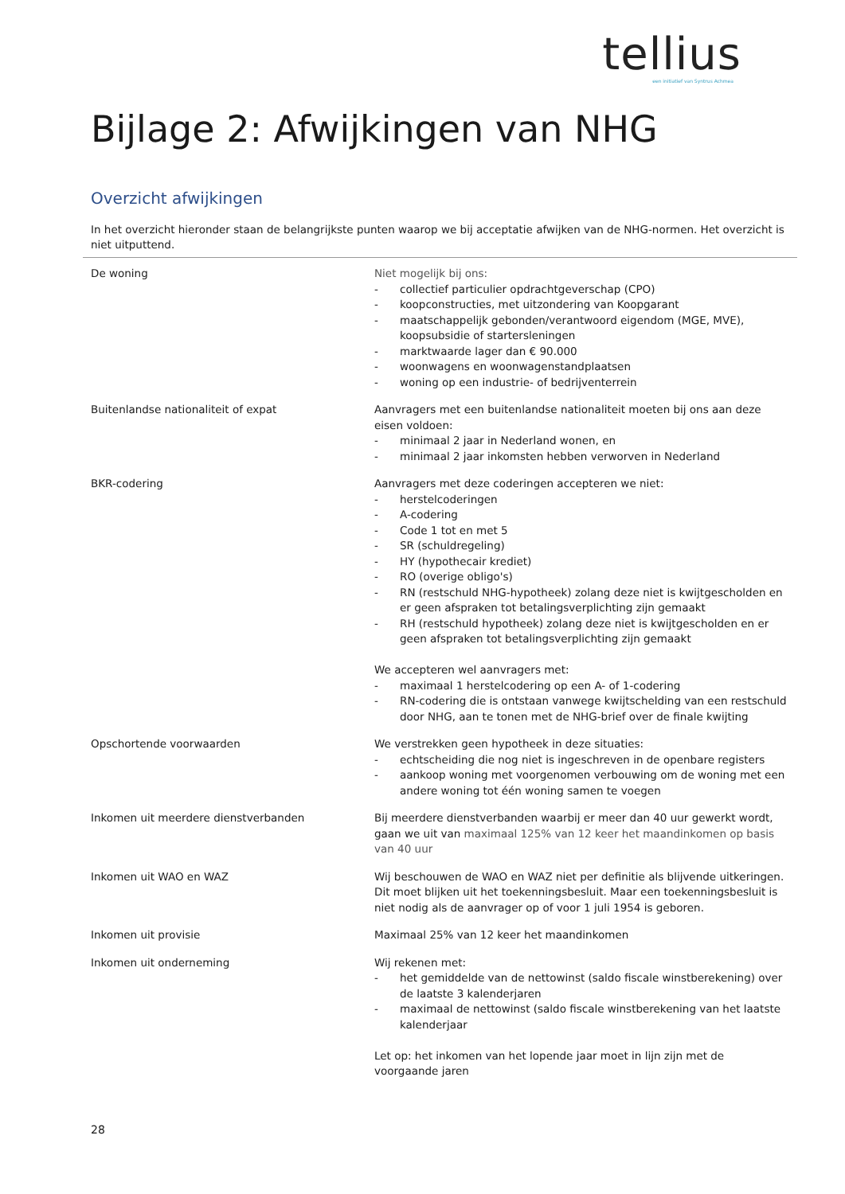tellius
een initiatief van Syntrus Achmea
Bijlage 2: Afwijkingen van NHG
Overzicht afwijkingen
In het overzicht hieronder staan de belangrijkste punten waarop we bij acceptatie afwijken van de NHG-normen. Het overzicht is niet uitputtend.
| De woning | Niet mogelijk bij ons: - collectief particulier opdrachtgeverschap (CPO) - koopconstructies, met uitzondering van Koopgarant - maatschappelijk gebonden/verantwoord eigendom (MGE, MVE), koopsubsidie of startersleningen - marktwaarde lager dan € 90.000 - woonwagens en woonwagenstandplaatsen - woning op een industrie- of bedrijventerrein |
| Buitenlandse nationaliteit of expat | Aanvragers met een buitenlandse nationaliteit moeten bij ons aan deze eisen voldoen: - minimaal 2 jaar in Nederland wonen, en - minimaal 2 jaar inkomsten hebben verworven in Nederland |
| BKR-codering | Aanvragers met deze coderingen accepteren we niet: - herstelcoderingen - A-codering - Code 1 tot en met 5 - SR (schuldregeling) - HY (hypothecair krediet) - RO (overige obligo's) - RN (restschuld NHG-hypotheek) zolang deze niet is kwijtgescholden en er geen afspraken tot betalingsverplichting zijn gemaakt - RH (restschuld hypotheek) zolang deze niet is kwijtgescholden en er geen afspraken tot betalingsverplichting zijn gemaakt We accepteren wel aanvragers met: - maximaal 1 herstelcodering op een A- of 1-codering - RN-codering die is ontstaan vanwege kwijtschelding van een restschuld door NHG, aan te tonen met de NHG-brief over de finale kwijting |
| Opschortende voorwaarden | We verstrekken geen hypotheek in deze situaties: - echtscheiding die nog niet is ingeschreven in de openbare registers - aankoop woning met voorgenomen verbouwing om de woning met een andere woning tot één woning samen te voegen |
| Inkomen uit meerdere dienstverbanden | Bij meerdere dienstverbanden waarbij er meer dan 40 uur gewerkt wordt, gaan we uit van maximaal 125% van 12 keer het maandinkomen op basis van 40 uur |
| Inkomen uit WAO en WAZ | Wij beschouwen de WAO en WAZ niet per definitie als blijvende uitkeringen. Dit moet blijken uit het toekenningsbesluit. Maar een toekenningsbesluit is niet nodig als de aanvrager op of voor 1 juli 1954 is geboren. |
| Inkomen uit provisie | Maximaal 25% van 12 keer het maandinkomen |
| Inkomen uit onderneming | Wij rekenen met: - het gemiddelde van de nettowinst (saldo fiscale winstberekening) over de laatste 3 kalenderjaren - maximaal de nettowinst (saldo fiscale winstberekening van het laatste kalenderjaar Let op: het inkomen van het lopende jaar moet in lijn zijn met de voorgaande jaren |
28